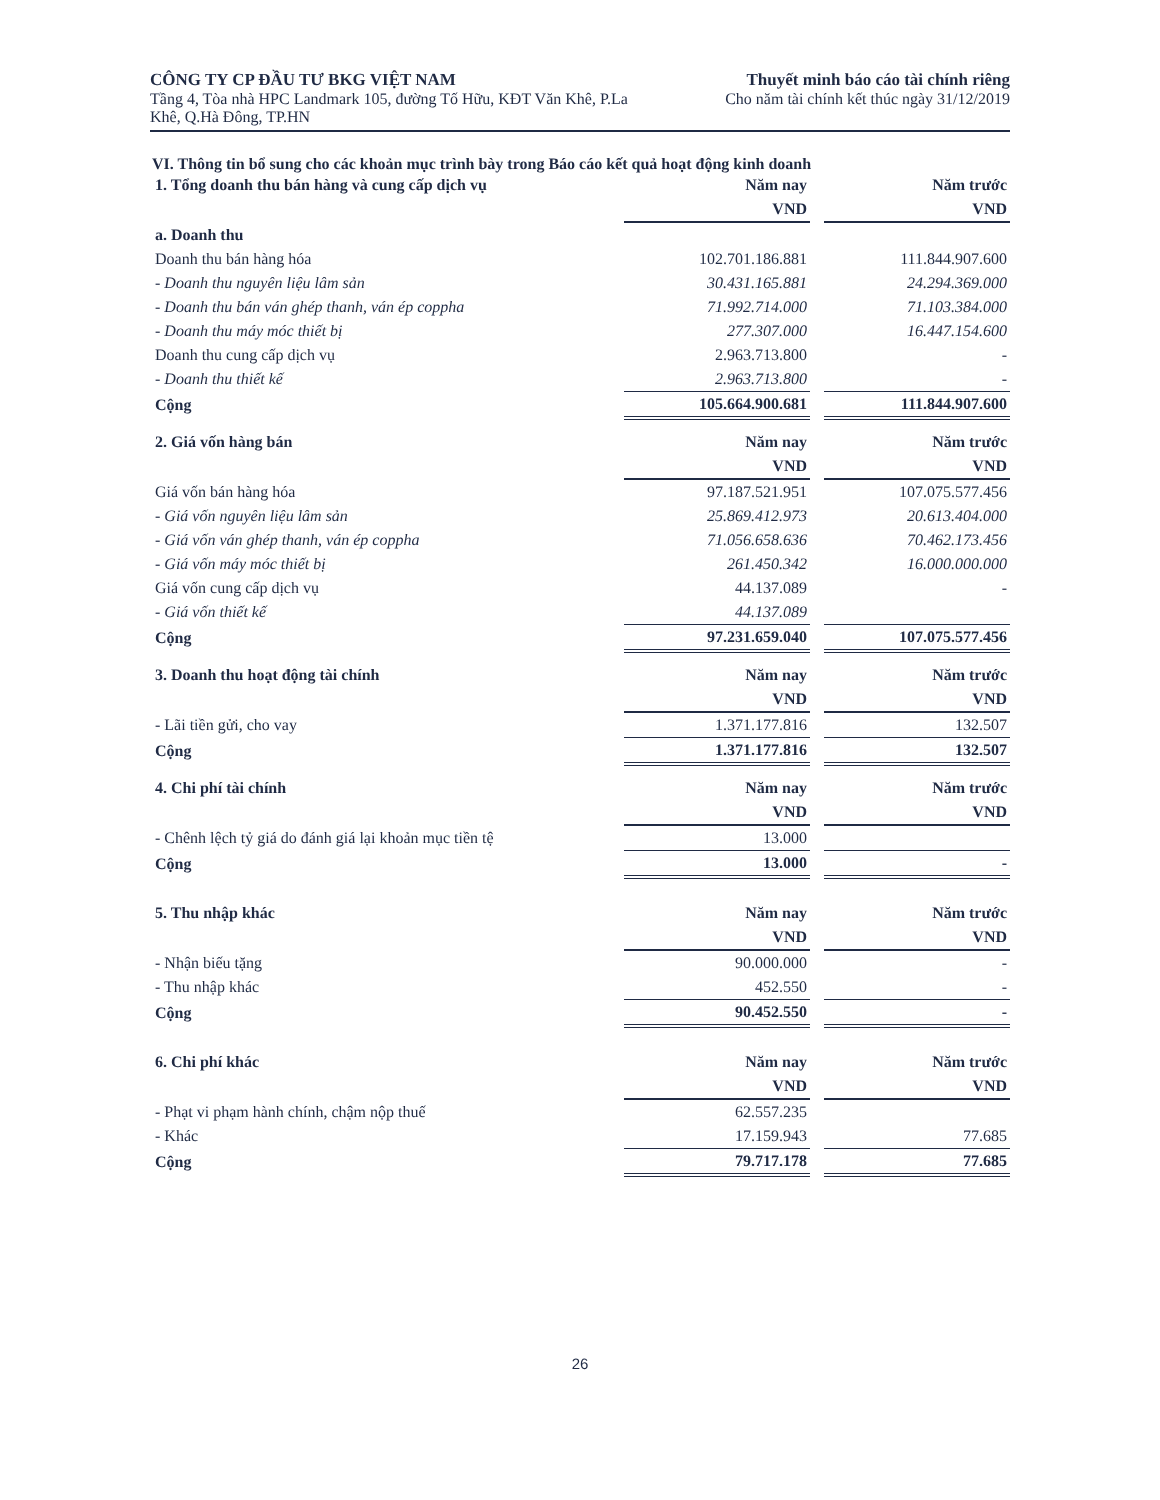CÔNG TY CP ĐẦU TƯ BKG VIỆT NAM
Tầng 4, Tòa nhà HPC Landmark 105, đường Tố Hữu, KĐT Văn Khê, P.La
Khê, Q.Hà Đông, TP.HN
Thuyết minh báo cáo tài chính riêng
Cho năm tài chính kết thúc ngày 31/12/2019
VI. Thông tin bổ sung cho các khoản mục trình bày trong Báo cáo kết quả hoạt động kinh doanh
| 1. Tổng doanh thu bán hàng và cung cấp dịch vụ | Năm nay | | Năm trước |
| | VND | | VND |
| a. Doanh thu | | | |
| Doanh thu bán hàng hóa | 102.701.186.881 | | 111.844.907.600 |
| - Doanh thu nguyên liệu lâm sản | 30.431.165.881 | | 24.294.369.000 |
| - Doanh thu bán ván ghép thanh, ván ép coppha | 71.992.714.000 | | 71.103.384.000 |
| - Doanh thu máy móc thiết bị | 277.307.000 | | 16.447.154.600 |
| Doanh thu cung cấp dịch vụ | 2.963.713.800 | | - |
| - Doanh thu thiết kế | 2.963.713.800 | | - |
| Cộng | 105.664.900.681 | | 111.844.907.600 |
| 2. Giá vốn hàng bán | Năm nay | | Năm trước |
| | VND | | VND |
| Giá vốn bán hàng hóa | 97.187.521.951 | | 107.075.577.456 |
| - Giá vốn nguyên liệu lâm sản | 25.869.412.973 | | 20.613.404.000 |
| - Giá vốn ván ghép thanh, ván ép coppha | 71.056.658.636 | | 70.462.173.456 |
| - Giá vốn máy móc thiết bị | 261.450.342 | | 16.000.000.000 |
| Giá vốn cung cấp dịch vụ | 44.137.089 | | - |
| - Giá vốn thiết kế | 44.137.089 | | |
| Cộng | 97.231.659.040 | | 107.075.577.456 |
| 3. Doanh thu hoạt động tài chính | Năm nay | | Năm trước |
| | VND | | VND |
| - Lãi tiền gửi, cho vay | 1.371.177.816 | | 132.507 |
| Cộng | 1.371.177.816 | | 132.507 |
| 4. Chi phí tài chính | Năm nay | | Năm trước |
| | VND | | VND |
| - Chênh lệch tỷ giá do đánh giá lại khoản mục tiền tệ | 13.000 | | |
| Cộng | 13.000 | | - |
| 5. Thu nhập khác | Năm nay | | Năm trước |
| | VND | | VND |
| - Nhận biếu tặng | 90.000.000 | | - |
| - Thu nhập khác | 452.550 | | - |
| Cộng | 90.452.550 | | - |
| 6. Chi phí khác | Năm nay | | Năm trước |
| | VND | | VND |
| - Phạt vi phạm hành chính, chậm nộp thuế | 62.557.235 | | |
| - Khác | 17.159.943 | | 77.685 |
| Cộng | 79.717.178 | | 77.685 |
26